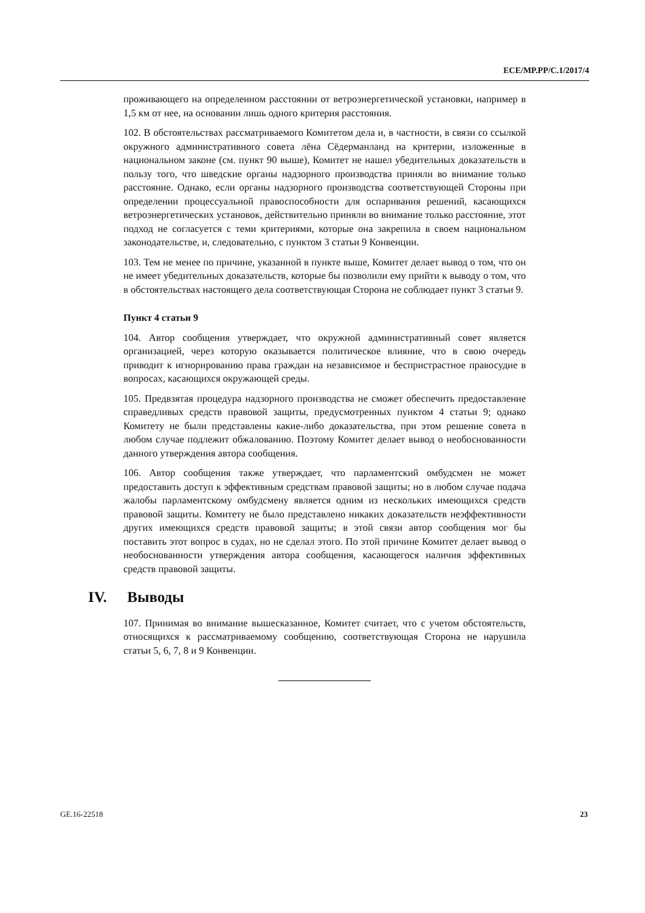ECE/MP.PP/C.1/2017/4
проживающего на определенном расстоянии от ветроэнергетической установки, например в 1,5 км от нее, на основании лишь одного критерия расстояния.
102. В обстоятельствах рассматриваемого Комитетом дела и, в частности, в связи со ссылкой окружного административного совета лёна Сёдерманланд на критерии, изложенные в национальном законе (см. пункт 90 выше), Комитет не нашел убедительных доказательств в пользу того, что шведские органы надзорного производства приняли во внимание только расстояние. Однако, если органы надзорного производства соответствующей Стороны при определении процессуальной правоспособности для оспаривания решений, касающихся ветроэнергетических установок, действительно приняли во внимание только расстояние, этот подход не согласуется с теми критериями, которые она закрепила в своем национальном законодательстве, и, следовательно, с пунктом 3 статьи 9 Конвенции.
103. Тем не менее по причине, указанной в пункте выше, Комитет делает вывод о том, что он не имеет убедительных доказательств, которые бы позволили ему прийти к выводу о том, что в обстоятельствах настоящего дела соответствующая Сторона не соблюдает пункт 3 статьи 9.
Пункт 4 статьи 9
104. Автор сообщения утверждает, что окружной административный совет является организацией, через которую оказывается политическое влияние, что в свою очередь приводит к игнорированию права граждан на независимое и беспристрастное правосудие в вопросах, касающихся окружающей среды.
105. Предвзятая процедура надзорного производства не сможет обеспечить предоставление справедливых средств правовой защиты, предусмотренных пунктом 4 статьи 9; однако Комитету не были представлены какие-либо доказательства, при этом решение совета в любом случае подлежит обжалованию. Поэтому Комитет делает вывод о необоснованности данного утверждения автора сообщения.
106. Автор сообщения также утверждает, что парламентский омбудсмен не может предоставить доступ к эффективным средствам правовой защиты; но в любом случае подача жалобы парламентскому омбудсмену является одним из нескольких имеющихся средств правовой защиты. Комитету не было представлено никаких доказательств неэффективности других имеющихся средств правовой защиты; в этой связи автор сообщения мог бы поставить этот вопрос в судах, но не сделал этого. По этой причине Комитет делает вывод о необоснованности утверждения автора сообщения, касающегося наличия эффективных средств правовой защиты.
IV. Выводы
107. Принимая во внимание вышесказанное, Комитет считает, что с учетом обстоятельств, относящихся к рассматриваемому сообщению, соответствующая Сторона не нарушила статьи 5, 6, 7, 8 и 9 Конвенции.
GE.16-22518 23